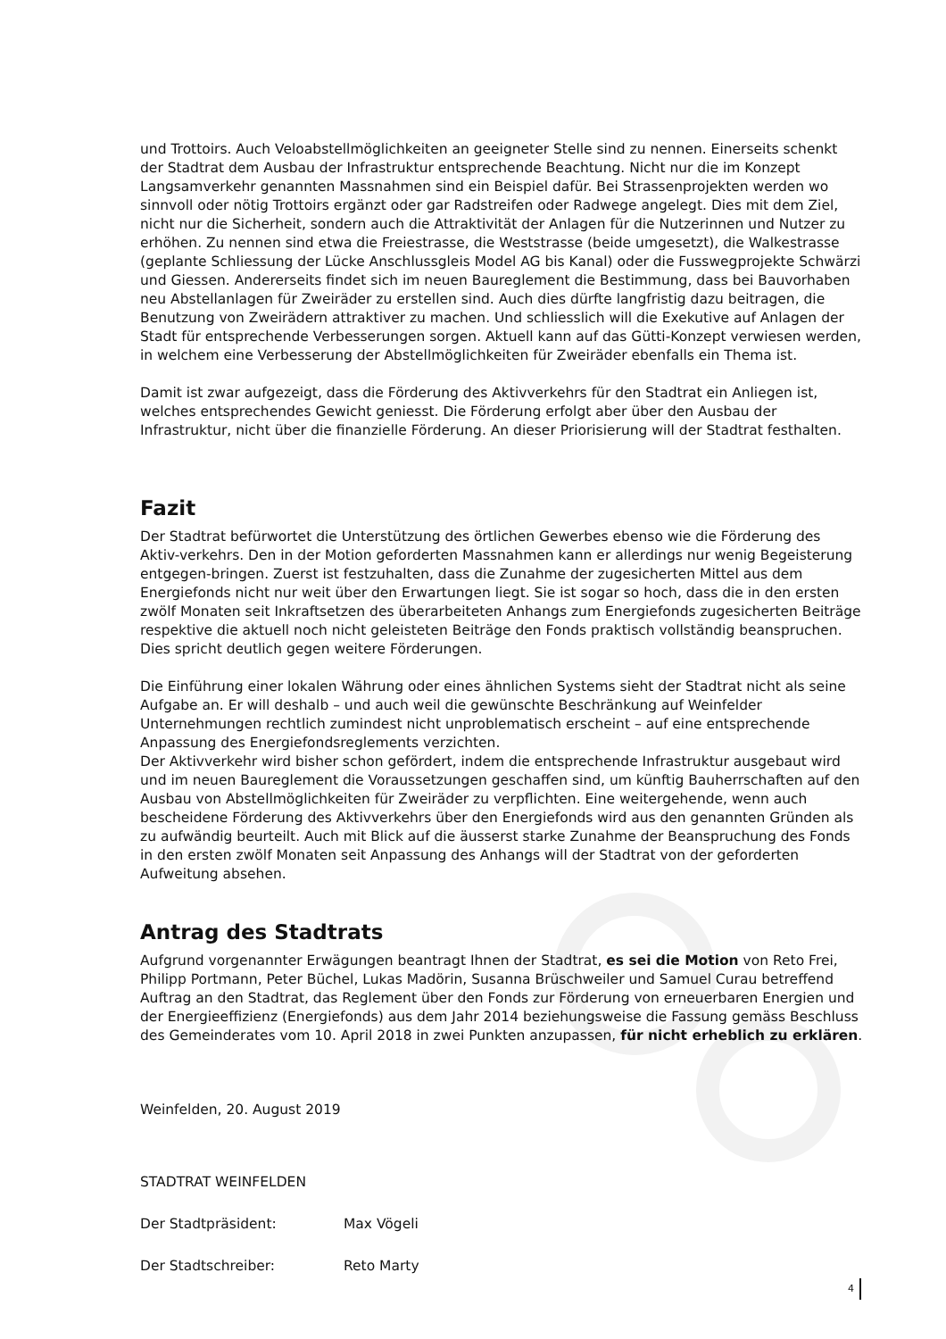und Trottoirs. Auch Veloabstellmöglichkeiten an geeigneter Stelle sind zu nennen. Einerseits schenkt der Stadtrat dem Ausbau der Infrastruktur entsprechende Beachtung. Nicht nur die im Konzept Langsamverkehr genannten Massnahmen sind ein Beispiel dafür. Bei Strassenprojekten werden wo sinnvoll oder nötig Trottoirs ergänzt oder gar Radstreifen oder Radwege angelegt. Dies mit dem Ziel, nicht nur die Sicherheit, sondern auch die Attraktivität der Anlagen für die Nutzerinnen und Nutzer zu erhöhen. Zu nennen sind etwa die Freiestrasse, die Weststrasse (beide umgesetzt), die Walkestrasse (geplante Schliessung der Lücke Anschlussgleis Model AG bis Kanal) oder die Fusswegprojekte Schwärzi und Giessen. Andererseits findet sich im neuen Baureglement die Bestimmung, dass bei Bauvorhaben neu Abstellanlagen für Zweiräder zu erstellen sind. Auch dies dürfte langfristig dazu beitragen, die Benutzung von Zweirädern attraktiver zu machen. Und schliesslich will die Exekutive auf Anlagen der Stadt für entsprechende Verbesserungen sorgen. Aktuell kann auf das Gütti-Konzept verwiesen werden, in welchem eine Verbesserung der Abstellmöglichkeiten für Zweiräder ebenfalls ein Thema ist.
Damit ist zwar aufgezeigt, dass die Förderung des Aktivverkehrs für den Stadtrat ein Anliegen ist, welches entsprechendes Gewicht geniesst. Die Förderung erfolgt aber über den Ausbau der Infrastruktur, nicht über die finanzielle Förderung. An dieser Priorisierung will der Stadtrat festhalten.
Fazit
Der Stadtrat befürwortet die Unterstützung des örtlichen Gewerbes ebenso wie die Förderung des Aktiv-verkehrs. Den in der Motion geforderten Massnahmen kann er allerdings nur wenig Begeisterung entgegen-bringen. Zuerst ist festzuhalten, dass die Zunahme der zugesicherten Mittel aus dem Energiefonds nicht nur weit über den Erwartungen liegt. Sie ist sogar so hoch, dass die in den ersten zwölf Monaten seit Inkraftsetzen des überarbeiteten Anhangs zum Energiefonds zugesicherten Beiträge respektive die aktuell noch nicht geleisteten Beiträge den Fonds praktisch vollständig beanspruchen. Dies spricht deutlich gegen weitere Förderungen.
Die Einführung einer lokalen Währung oder eines ähnlichen Systems sieht der Stadtrat nicht als seine Aufgabe an. Er will deshalb – und auch weil die gewünschte Beschränkung auf Weinfelder Unternehmungen rechtlich zumindest nicht unproblematisch erscheint – auf eine entsprechende Anpassung des Energiefondsreglements verzichten.
Der Aktivverkehr wird bisher schon gefördert, indem die entsprechende Infrastruktur ausgebaut wird und im neuen Baureglement die Voraussetzungen geschaffen sind, um künftig Bauherrschaften auf den Ausbau von Abstellmöglichkeiten für Zweiräder zu verpflichten. Eine weitergehende, wenn auch bescheidene Förderung des Aktivverkehrs über den Energiefonds wird aus den genannten Gründen als zu aufwändig beurteilt. Auch mit Blick auf die äusserst starke Zunahme der Beanspruchung des Fonds in den ersten zwölf Monaten seit Anpassung des Anhangs will der Stadtrat von der geforderten Aufweitung absehen.
Antrag des Stadtrats
Aufgrund vorgenannter Erwägungen beantragt Ihnen der Stadtrat, es sei die Motion von Reto Frei, Philipp Portmann, Peter Büchel, Lukas Madörin, Susanna Brüschweiler und Samuel Curau betreffend Auftrag an den Stadtrat, das Reglement über den Fonds zur Förderung von erneuerbaren Energien und der Energieeffizienz (Energiefonds) aus dem Jahr 2014 beziehungsweise die Fassung gemäss Beschluss des Gemeinderates vom 10. April 2018 in zwei Punkten anzupassen, für nicht erheblich zu erklären.
Weinfelden, 20. August 2019
STADTRAT WEINFELDEN
Der Stadtpräsident: Max Vögeli
Der Stadtschreiber: Reto Marty
4